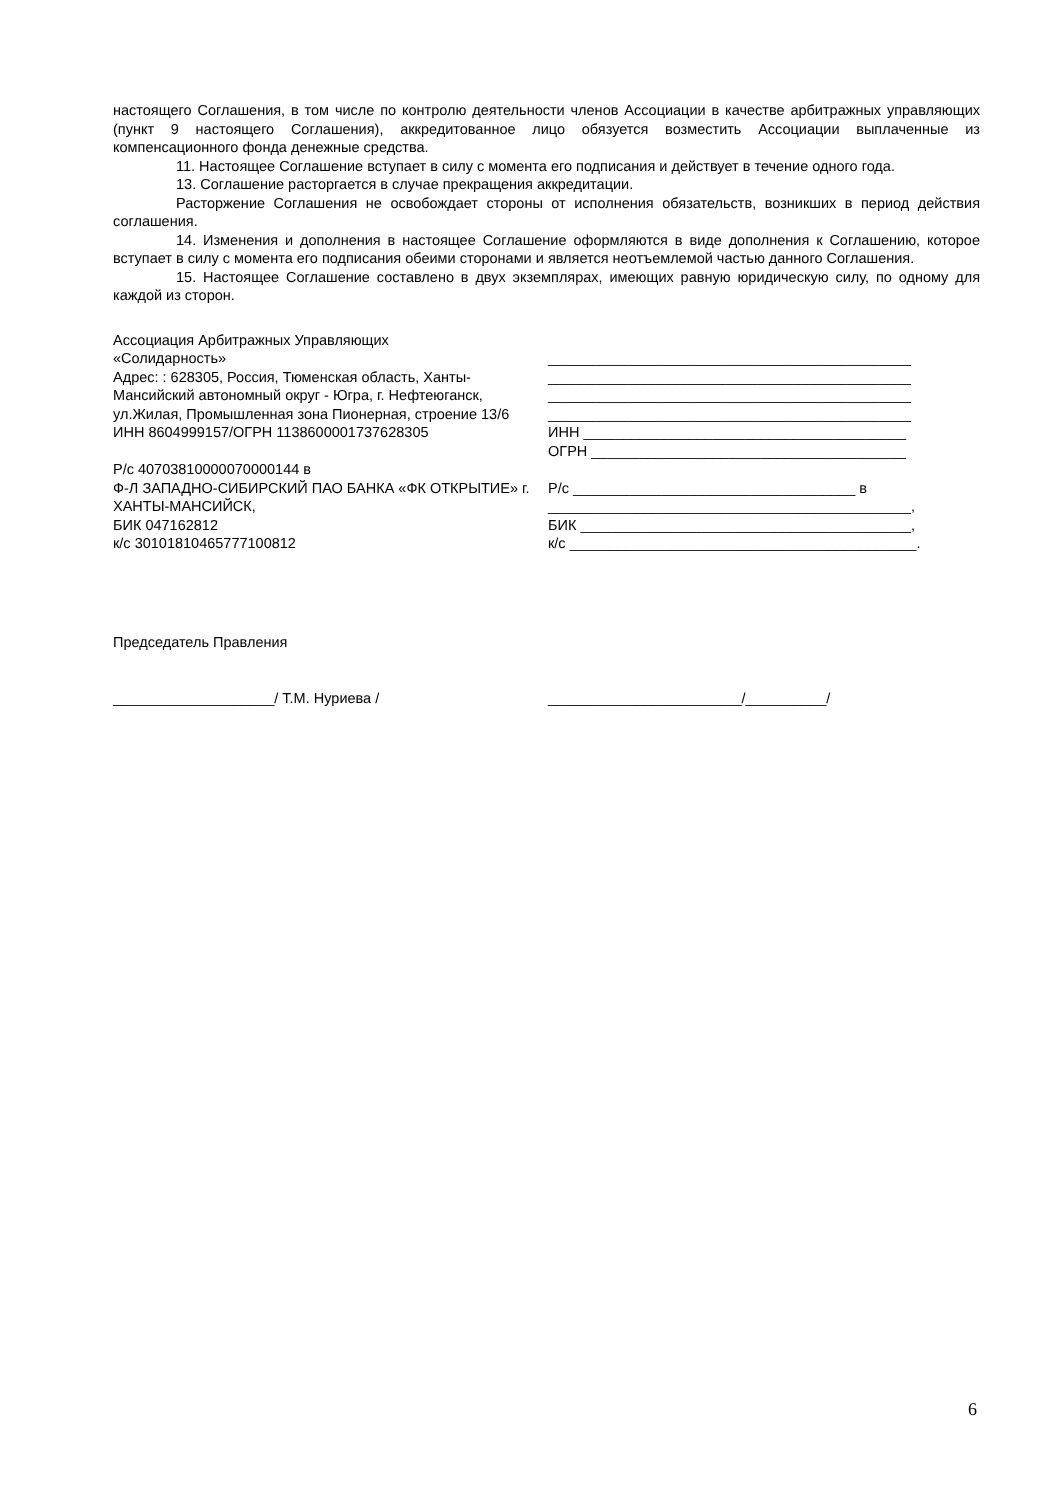настоящего Соглашения, в том числе по контролю деятельности членов Ассоциации в качестве арбитражных управляющих (пункт 9 настоящего Соглашения), аккредитованное лицо обязуется возместить Ассоциации выплаченные из компенсационного фонда денежные средства.
11. Настоящее Соглашение вступает в силу с момента его подписания и действует в течение одного года.
13. Соглашение расторгается в случае прекращения аккредитации.
Расторжение Соглашения не освобождает стороны от исполнения обязательств, возникших в период действия соглашения.
14. Изменения и дополнения в настоящее Соглашение оформляются в виде дополнения к Соглашению, которое вступает в силу с момента его подписания обеими сторонами и является неотъемлемой частью данного Соглашения.
15. Настоящее Соглашение составлено в двух экземплярах, имеющих равную юридическую силу, по одному для каждой из сторон.
Ассоциация Арбитражных Управляющих
«Солидарность»
Адрес: : 628305, Россия, Тюменская область, Ханты-Мансийский автономный округ - Югра, г. Нефтеюганск, ул.Жилая, Промышленная зона Пионерная, строение 13/6
ИНН 8604999157/ОГРН 1138600001737628305
Р/с 40703810000070000144 в
Ф-Л ЗАПАДНО-СИБИРСКИЙ ПАО БАНКА «ФК ОТКРЫТИЕ» г. ХАНТЫ-МАНСИЙСК,
БИК 047162812
к/с 30101810465777100812
_____________________________________________
_____________________________________________
_____________________________________________
_____________________________________________
ИНН ________________________________________
ОГРН _______________________________________
Р/с ___________________________________ в
_____________________________________________,
БИК _________________________________________,
к/с ___________________________________________.
Председатель Правления
____________________/ Т.М. Нуриева / ________________________/__________/
6